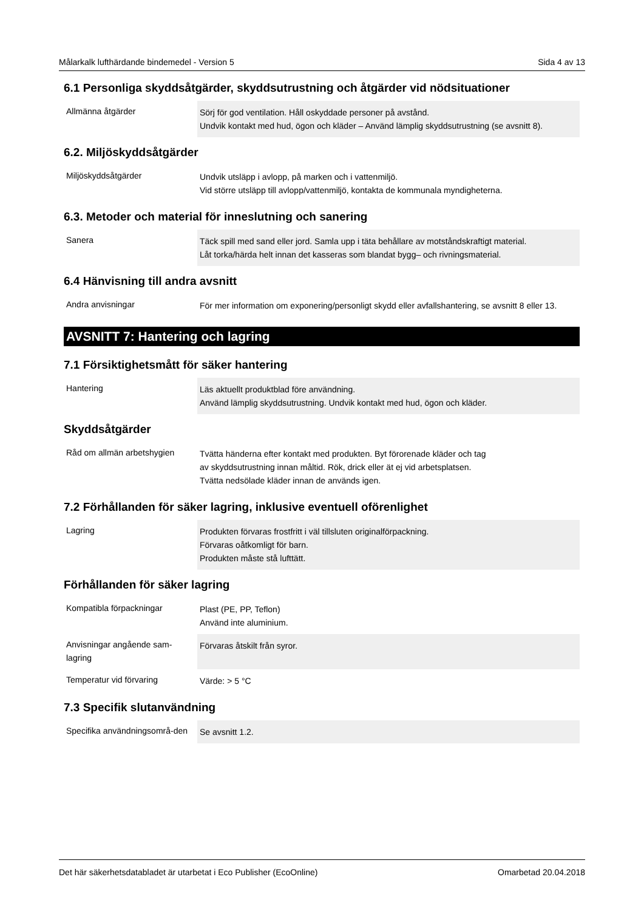Målarkalk lufthärdande bindemedel - Version 5 Sida 4 av 13
6.1 Personliga skyddsåtgärder, skyddsutrustning och åtgärder vid nödsituationer
| Allmänna åtgärder | Sörj för god ventilation. Håll oskyddade personer på avstånd. Undvik kontakt med hud, ögon och kläder – Använd lämplig skyddsutrustning (se avsnitt 8). |
6.2. Miljöskyddsåtgärder
| Miljöskyddsåtgärder | Undvik utsläpp i avlopp, på marken och i vattenmiljö. Vid större utsläpp till avlopp/vattenmiljö, kontakta de kommunala myndigheterna. |
6.3. Metoder och material för inneslutning och sanering
| Sanera | Täck spill med sand eller jord. Samla upp i täta behållare av motståndskraftigt material. Låt torka/härda helt innan det kasseras som blandat bygg– och rivningsmaterial. |
6.4 Hänvisning till andra avsnitt
| Andra anvisningar | För mer information om exponering/personligt skydd eller avfallshantering, se avsnitt 8 eller 13. |
AVSNITT 7: Hantering och lagring
7.1 Försiktighetsmått för säker hantering
| Hantering | Läs aktuellt produktblad före användning. Använd lämplig skyddsutrustning. Undvik kontakt med hud, ögon och kläder. |
Skyddsåtgärder
| Råd om allmän arbetshygien | Tvätta händerna efter kontakt med produkten. Byt förorenade kläder och tag av skyddsutrustning innan måltid. Rök, drick eller ät ej vid arbetsplatsen. Tvätta nedsölade kläder innan de används igen. |
7.2 Förhållanden för säker lagring, inklusive eventuell oförenlighet
| Lagring | Produkten förvaras frostfritt i väl tillsluten originalförpackning. Förvaras oåtkomligt för barn. Produkten måste stå lufttätt. |
Förhållanden för säker lagring
| Kompatibla förpackningar | Plast (PE, PP, Teflon) Använd inte aluminium. |
| Anvisningar angående sam-lagring | Förvaras åtskilt från syror. |
| Temperatur vid förvaring | Värde: > 5 °C |
7.3 Specifik slutanvändning
| Specifika användningsområ-den | Se avsnitt 1.2. |
Det här säkerhetsdatabladet är utarbetat i Eco Publisher (EcoOnline) Omarbetad 20.04.2018